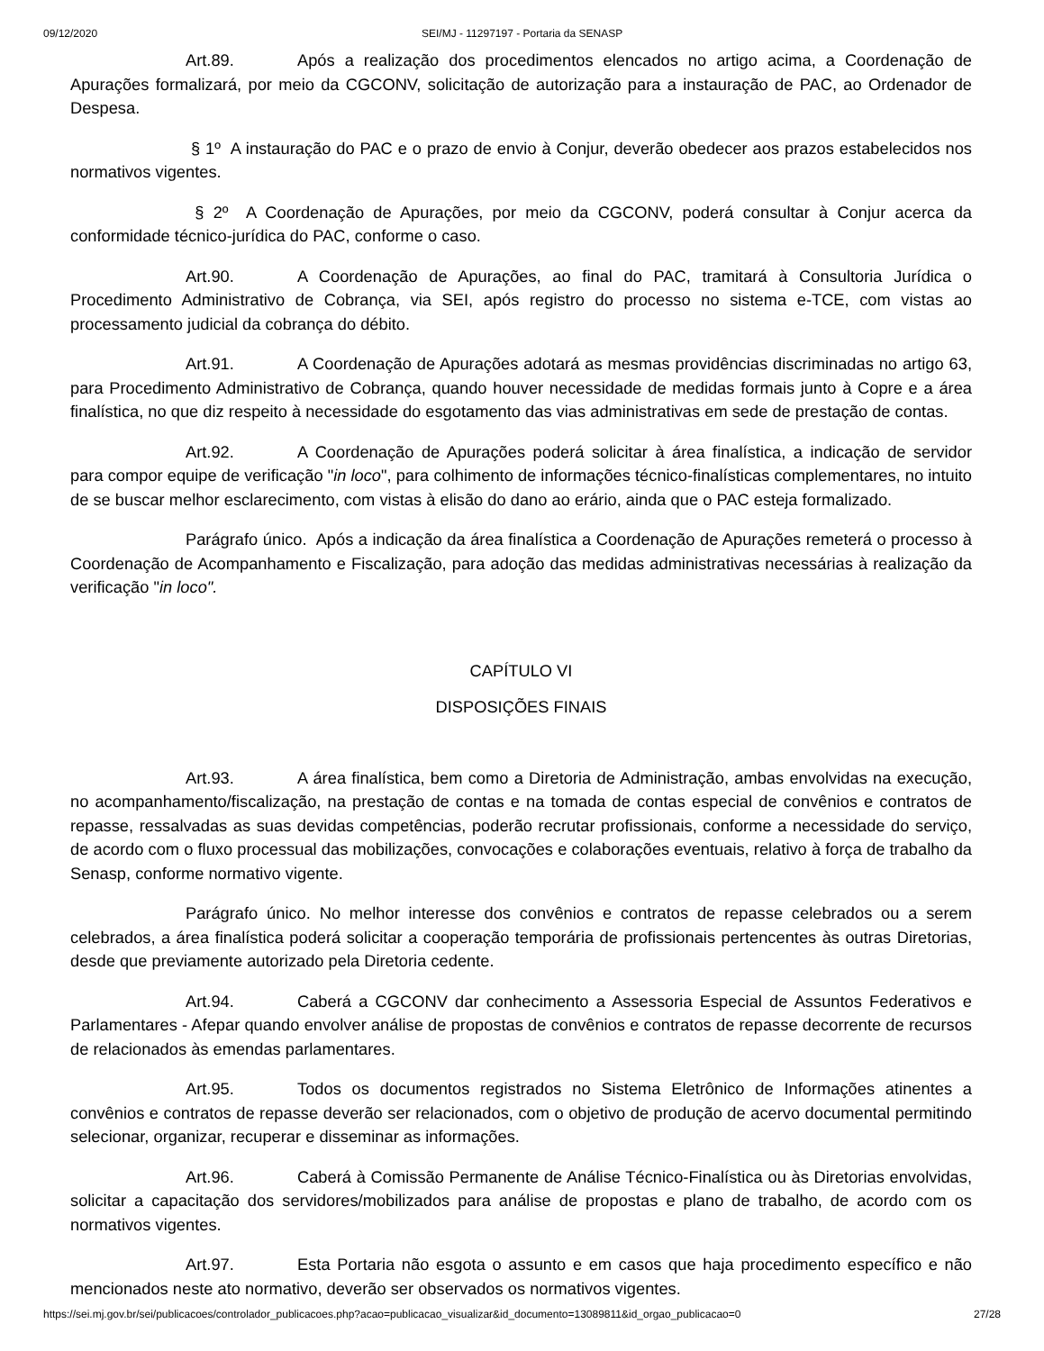09/12/2020 SEI/MJ - 11297197 - Portaria da SENASP
Art.89. Após a realização dos procedimentos elencados no artigo acima, a Coordenação de Apurações formalizará, por meio da CGCONV, solicitação de autorização para a instauração de PAC, ao Ordenador de Despesa.
§ 1º A instauração do PAC e o prazo de envio à Conjur, deverão obedecer aos prazos estabelecidos nos normativos vigentes.
§ 2º A Coordenação de Apurações, por meio da CGCONV, poderá consultar à Conjur acerca da conformidade técnico-jurídica do PAC, conforme o caso.
Art.90. A Coordenação de Apurações, ao final do PAC, tramitará à Consultoria Jurídica o Procedimento Administrativo de Cobrança, via SEI, após registro do processo no sistema e-TCE, com vistas ao processamento judicial da cobrança do débito.
Art.91. A Coordenação de Apurações adotará as mesmas providências discriminadas no artigo 63, para Procedimento Administrativo de Cobrança, quando houver necessidade de medidas formais junto à Copre e a área finalística, no que diz respeito à necessidade do esgotamento das vias administrativas em sede de prestação de contas.
Art.92. A Coordenação de Apurações poderá solicitar à área finalística, a indicação de servidor para compor equipe de verificação "in loco", para colhimento de informações técnico-finalísticas complementares, no intuito de se buscar melhor esclarecimento, com vistas à elisão do dano ao erário, ainda que o PAC esteja formalizado.
Parágrafo único. Após a indicação da área finalística a Coordenação de Apurações remeterá o processo à Coordenação de Acompanhamento e Fiscalização, para adoção das medidas administrativas necessárias à realização da verificação "in loco".
CAPÍTULO VI
DISPOSIÇÕES FINAIS
Art.93. A área finalística, bem como a Diretoria de Administração, ambas envolvidas na execução, no acompanhamento/fiscalização, na prestação de contas e na tomada de contas especial de convênios e contratos de repasse, ressalvadas as suas devidas competências, poderão recrutar profissionais, conforme a necessidade do serviço, de acordo com o fluxo processual das mobilizações, convocações e colaborações eventuais, relativo à força de trabalho da Senasp, conforme normativo vigente.
Parágrafo único. No melhor interesse dos convênios e contratos de repasse celebrados ou a serem celebrados, a área finalística poderá solicitar a cooperação temporária de profissionais pertencentes às outras Diretorias, desde que previamente autorizado pela Diretoria cedente.
Art.94. Caberá a CGCONV dar conhecimento a Assessoria Especial de Assuntos Federativos e Parlamentares - Afepar quando envolver análise de propostas de convênios e contratos de repasse decorrente de recursos de relacionados às emendas parlamentares.
Art.95. Todos os documentos registrados no Sistema Eletrônico de Informações atinentes a convênios e contratos de repasse deverão ser relacionados, com o objetivo de produção de acervo documental permitindo selecionar, organizar, recuperar e disseminar as informações.
Art.96. Caberá à Comissão Permanente de Análise Técnico-Finalística ou às Diretorias envolvidas, solicitar a capacitação dos servidores/mobilizados para análise de propostas e plano de trabalho, de acordo com os normativos vigentes.
Art.97. Esta Portaria não esgota o assunto e em casos que haja procedimento específico e não mencionados neste ato normativo, deverão ser observados os normativos vigentes.
https://sei.mj.gov.br/sei/publicacoes/controlador_publicacoes.php?acao=publicacao_visualizar&id_documento=13089811&id_orgao_publicacao=0 27/28